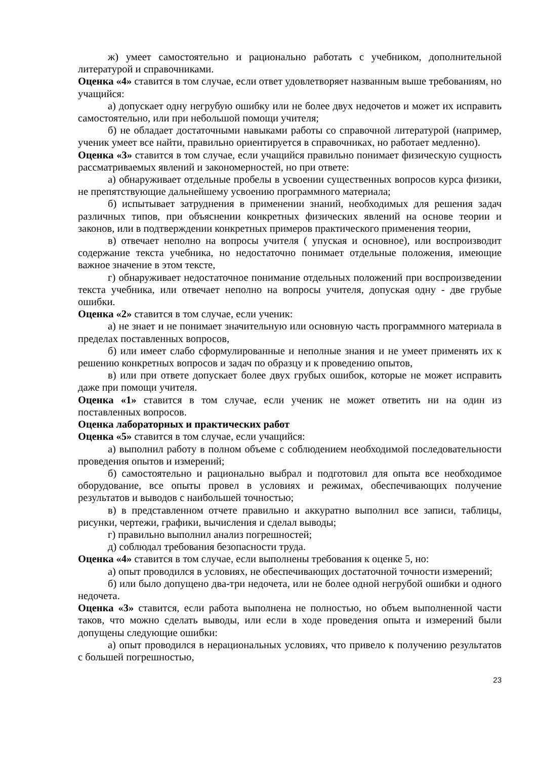ж) умеет самостоятельно и рационально работать с учебником, дополнительной литературой и справочниками.
Оценка «4» ставится в том случае, если ответ удовлетворяет названным выше требованиям, но учащийся:
а) допускает одну негрубую ошибку или не более двух недочетов и может их исправить самостоятельно, или при небольшой помощи учителя;
б) не обладает достаточными навыками работы со справочной литературой (например, ученик умеет все найти, правильно ориентируется в справочниках, но работает медленно).
Оценка «3» ставится в том случае, если учащийся правильно понимает физическую сущность рассматриваемых явлений и закономерностей, но при ответе:
а) обнаруживает отдельные пробелы в усвоении существенных вопросов курса физики, не препятствующие дальнейшему усвоению программного материала;
б) испытывает затруднения в применении знаний, необходимых для решения задач различных типов, при объяснении конкретных физических явлений на основе теории и законов, или в подтверждении конкретных примеров практического применения теории,
в) отвечает неполно на вопросы учителя ( упуская и основное), или воспроизводит содержание текста учебника, но недостаточно понимает отдельные положения, имеющие важное значение в этом тексте,
г) обнаруживает недостаточное понимание отдельных положений при воспроизведении текста учебника, или отвечает неполно на вопросы учителя, допуская одну - две грубые ошибки.
Оценка «2» ставится в том случае, если ученик:
а) не знает и не понимает значительную или основную часть программного материала в пределах поставленных вопросов,
б) или имеет слабо сформулированные и неполные знания и не умеет применять их к решению конкретных вопросов и задач по образцу и к проведению опытов,
в) или при ответе допускает более двух грубых ошибок, которые не может исправить даже при помощи учителя.
Оценка «1» ставится в том случае, если ученик не может ответить ни на один из поставленных вопросов.
Оценка лабораторных и практических работ
Оценка «5» ставится в том случае, если учащийся:
а) выполнил работу в полном объеме с соблюдением необходимой последовательности проведения опытов и измерений;
б) самостоятельно и рационально выбрал и подготовил для опыта все необходимое оборудование, все опыты провел в условиях и режимах, обеспечивающих получение результатов и выводов с наибольшей точностью;
в) в представленном отчете правильно и аккуратно выполнил все записи, таблицы, рисунки, чертежи, графики, вычисления и сделал выводы;
г) правильно выполнил анализ погрешностей;
д) соблюдал требования безопасности труда.
Оценка «4» ставится в том случае, если выполнены требования к оценке 5, но:
а) опыт проводился в условиях, не обеспечивающих достаточной точности измерений;
б) или было допущено два-три недочета, или не более одной негрубой ошибки и одного недочета.
Оценка «3» ставится, если работа выполнена не полностью, но объем выполненной части таков, что можно сделать выводы, или если в ходе проведения опыта и измерений были допущены следующие ошибки:
а) опыт проводился в нерациональных условиях, что привело к получению результатов с большей погрешностью,
23